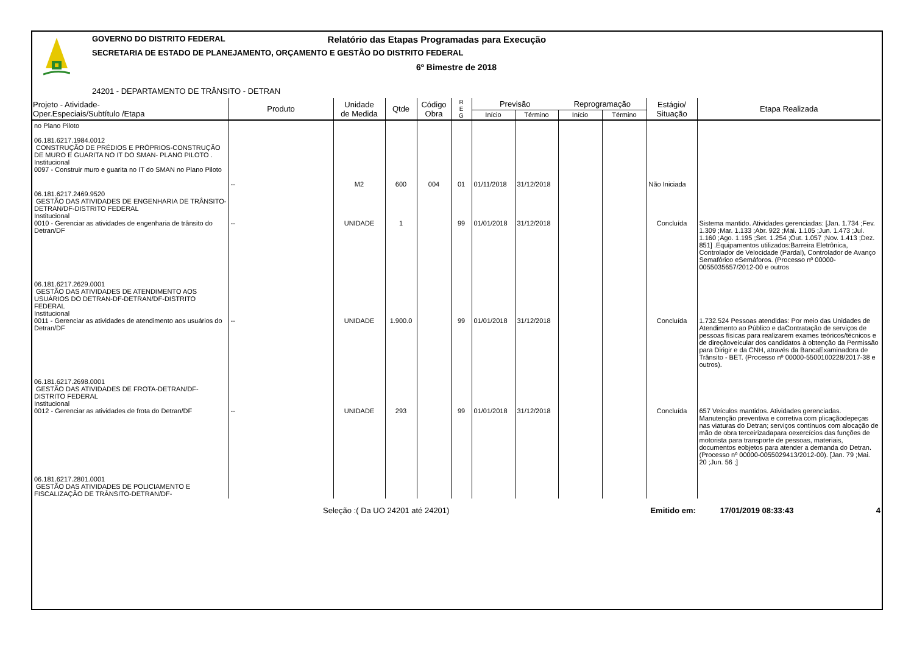GOVERNO DO DISTRITO FEDERAL Relatório das Etapas Programadas para Execução
SECRETARIA DE ESTADO DE PLANEJAMENTO, ORÇAMENTO E GESTÃO DO DISTRITO FEDERAL
6º Bimestre de 2018
24201 - DEPARTAMENTO DE TRÂNSITO - DETRAN
| Projeto - Atividade- Oper.Especiais/Subtítulo /Etapa | Produto | Unidade de Medida | Qtde | Código Obra | R E G | Previsão | | Reprogramação | | Estágio/ Situação | Etapa Realizada |
| --- | --- | --- | --- | --- | --- | --- | --- | --- | --- | --- | --- |
| | | | | | | Início | Término | Início | Término | | |
| no Plano Piloto 06.181.6217.1984.0012 CONSTRUÇÃO DE PRÉDIOS E PRÓPRIOS-CONSTRUÇÃO DE MURO E GUARITA NO IT DO SMAN- PLANO PILOTO . Institucional 0097 - Construir muro e guarita no IT do SMAN no Plano Piloto | -- | M2 | 600 | 004 | 01 | 01/11/2018 | 31/12/2018 | | | Não Iniciada | |
| 06.181.6217.2469.9520 GESTÃO DAS ATIVIDADES DE ENGENHARIA DE TRÂNSITO-DETRAN/DF-DISTRITO FEDERAL Institucional 0010 - Gerenciar as atividades de engenharia de trânsito do Detran/DF | -- | UNIDADE | 1 | | 99 | 01/01/2018 | 31/12/2018 | | | Concluída | Sistema mantido. Atividades gerenciadas: [Jan. 1.734 ;Fev. 1.309 ;Mar. 1.133 ;Abr. 922 ;Mai. 1.105 ;Jun. 1.473 ;Jul. 1.160 ;Ago. 1.195 ;Set. 1.254 ;Out. 1.057 ;Nov. 1.413 ;Dez. 851] .Equipamentos utilizados:Barreira Eletrônica, Controlador de Velocidade (Pardal), Controlador de Avanço Semafórico eSemáforos. (Processo nº 00000-0055035657/2012-00 e outros |
| 06.181.6217.2629.0001 GESTÃO DAS ATIVIDADES DE ATENDIMENTO AOS USUÁRIOS DO DETRAN-DF-DETRAN/DF-DISTRITO FEDERAL Institucional 0011 - Gerenciar as atividades de atendimento aos usuários do Detran/DF | -- | UNIDADE | 1.900.0 | | 99 | 01/01/2018 | 31/12/2018 | | | Concluída | 1.732.524 Pessoas atendidas: Por meio das Unidades de Atendimento ao Público e daContratação de serviços de pessoas físicas para realizarem exames teóricos/técnicos e de direçãoveicular dos candidatos à obtenção da Permissão para Dirigir e da CNH, através da BancaExaminadora de Trânsito - BET. (Processo nº 00000-5500100228/2017-38 e outros). |
| 06.181.6217.2698.0001 GESTÃO DAS ATIVIDADES DE FROTA-DETRAN/DF-DISTRITO FEDERAL Institucional 0012 - Gerenciar as atividades de frota do Detran/DF | -- | UNIDADE | 293 | | 99 | 01/01/2018 | 31/12/2018 | | | Concluída | 657 Veículos mantidos. Atividades gerenciadas. Manutenção preventiva e corretiva com plicaçãodepeças nas viaturas do Detran; serviços contínuos com alocação de mão de obra terceirizadapara oexercícios das funções de motorista para transporte de pessoas, materiais, documentos eobjetos para atender a demanda do Detran. (Processo nº 00000-0055029413/2012-00). [Jan. 79 ;Mai. 20 ;Jun. 56 ;] |
| 06.181.6217.2801.0001 GESTÃO DAS ATIVIDADES DE POLICIAMENTO E FISCALIZAÇÃO DE TRÂNSITO-DETRAN/DF- | | | | | | | | | | | |
Seleção :( Da UO 24201 até 24201) Emitido em: 17/01/2019 08:33:43 4